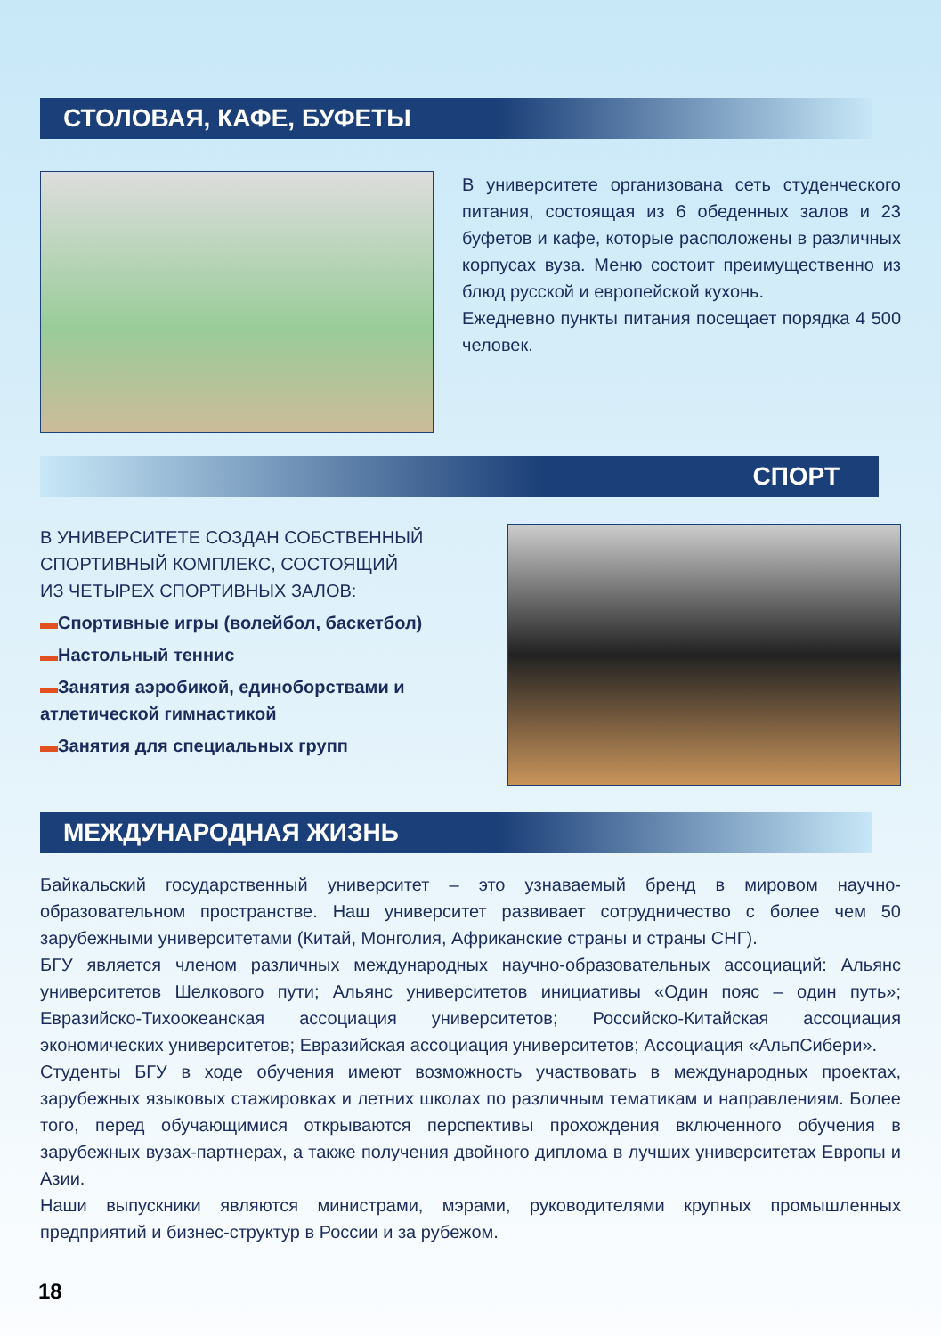СТОЛОВАЯ, КАФЕ, БУФЕТЫ
В университете организована сеть сту­денческого питания, состоящая из 6 обеденных залов и 23 буфетов и кафе, которые расположены в различных корпу­сах вуза. Меню состоит преимущественно из блюд русской и европейской кухонь.
Ежедневно пункты питания посещает порядка 4 500 человек.
СПОРТ
В УНИВЕРСИТЕТЕ СОЗДАН СОБСТВЕННЫЙ
СПОРТИВНЫЙ КОМПЛЕКС, СОСТОЯЩИЙ
ИЗ ЧЕТЫРЕХ СПОРТИВНЫХ ЗАЛОВ:
▬Спортивные игры (волейбол, баскетбол)
▬Настольный теннис
▬Занятия аэробикой, единоборствами и атлетической гимнастикой
▬Занятия для специальных групп
МЕЖДУНАРОДНАЯ ЖИЗНЬ
Байкальский государственный университет – это узнаваемый бренд в мировом научно-образовательном пространстве. Наш университет развивает сотрудничество с более чем 50 зарубежными университетами (Китай, Монголия, Африканские страны и страны СНГ).
БГУ является членом различных международных научно-образовательных ассоциаций: Альянс университетов Шелкового пути; Альянс университетов инициативы «Один пояс – один путь»; Евразийско-Тихоокеанская ассоциация университетов; Российско-Китайская ассоциация экономических университетов; Евразийская ассоциация университетов; Ас­социация «АльпСибери».
Студенты БГУ в ходе обучения имеют возможность участвовать в международных про­ектах, зарубежных языковых стажировках и летних школах по различным тематикам и направлениям. Более того, перед обучающимися открываются перспективы прохожде­ния включенного обучения в зарубежных вузах-партнерах, а также получения двойного диплома в лучших университетах Европы и Азии.
Наши выпускники являются министрами, мэрами, руководителями крупных промышлен­ных предприятий и бизнес-структур в России и за рубежом.
18